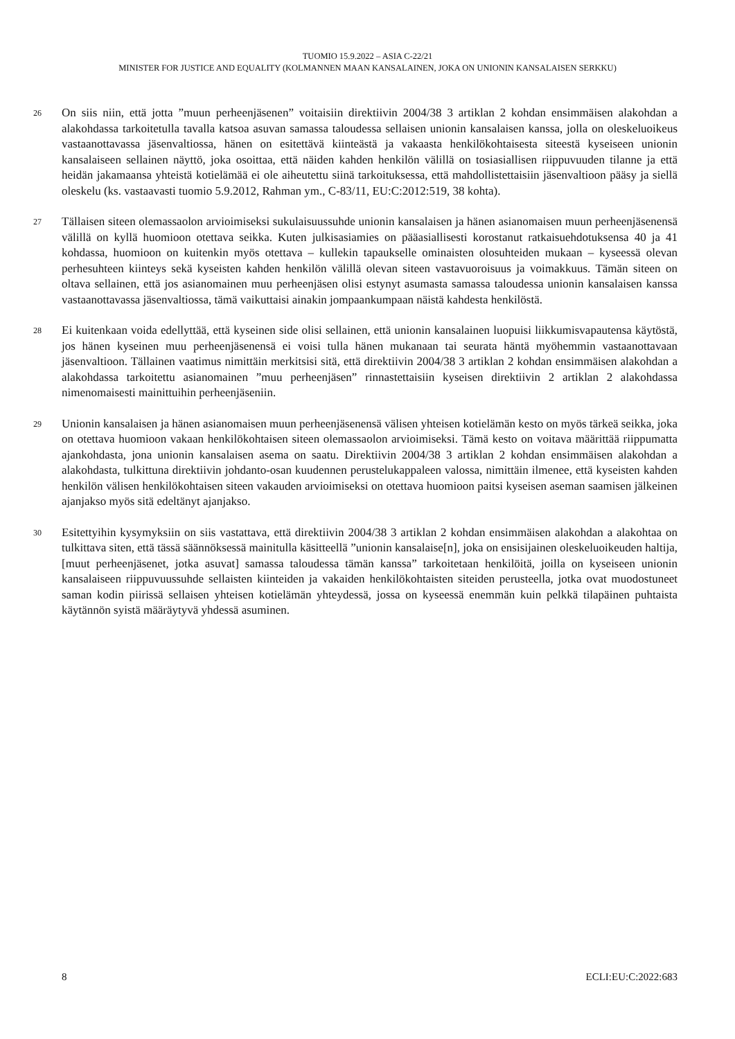TUOMIO 15.9.2022 – ASIA C-22/21
MINISTER FOR JUSTICE AND EQUALITY (KOLMANNEN MAAN KANSALAINEN, JOKA ON UNIONIN KANSALAISEN SERKKU)
26
On siis niin, että jotta ”muun perheenjäsenen” voitaisiin direktiivin 2004/38 3 artiklan 2 kohdan ensimmäisen alakohdan a alakohdassa tarkoitetulla tavalla katsoa asuvan samassa taloudessa sellaisen unionin kansalaisen kanssa, jolla on oleskeluoikeus vastaanottavassa jäsenvaltiossa, hänen on esitettävä kiinteästä ja vakaasta henkilökohtaisesta siteestä kyseiseen unionin kansalaiseen sellainen näyttö, joka osoittaa, että näiden kahden henkilön välillä on tosiasiallisen riippuvuuden tilanne ja että heidän jakamaansa yhteistä kotielämää ei ole aiheutettu siinä tarkoituksessa, että mahdollistettaisiin jäsenvaltioon pääsy ja siellä oleskelu (ks. vastaavasti tuomio 5.9.2012, Rahman ym., C-83/11, EU:C:2012:519, 38 kohta).
27
Tällaisen siteen olemassaolon arvioimiseksi sukulaisuussuhde unionin kansalaisen ja hänen asianomaisen muun perheenjäsenensä välillä on kyllä huomioon otettava seikka. Kuten julkisasiamies on pääasiallisesti korostanut ratkaisuehdotuksensa 40 ja 41 kohdassa, huomioon on kuitenkin myös otettava – kullekin tapaukselle ominaisten olosuhteiden mukaan – kyseessä olevan perhesuhteen kiinteys sekä kyseisten kahden henkilön välillä olevan siteen vastavuoroisuus ja voimakkuus. Tämän siteen on oltava sellainen, että jos asianomainen muu perheenjäsen olisi estynyt asumasta samassa taloudessa unionin kansalaisen kanssa vastaanottavassa jäsenvaltiossa, tämä vaikuttaisi ainakin jompaankumpaan näistä kahdesta henkilöstä.
28
Ei kuitenkaan voida edellyttää, että kyseinen side olisi sellainen, että unionin kansalainen luopuisi liikkumisvapautensa käytöstä, jos hänen kyseinen muu perheenjäsenensä ei voisi tulla hänen mukanaan tai seurata häntä myöhemmin vastaanottavaan jäsenvaltioon. Tällainen vaatimus nimittäin merkitsisi sitä, että direktiivin 2004/38 3 artiklan 2 kohdan ensimmäisen alakohdan a alakohdassa tarkoitettu asianomainen ”muu perheenjäsen” rinnastettaisiin kyseisen direktiivin 2 artiklan 2 alakohdassa nimenomaisesti mainittuihin perheenjäseniin.
29
Unionin kansalaisen ja hänen asianomaisen muun perheenjäsenensä välisen yhteisen kotielämän kesto on myös tärkeä seikka, joka on otettava huomioon vakaan henkilökohtaisen siteen olemassaolon arvioimiseksi. Tämä kesto on voitava määrittää riippumatta ajankohdasta, jona unionin kansalaisen asema on saatu. Direktiivin 2004/38 3 artiklan 2 kohdan ensimmäisen alakohdan a alakohdasta, tulkittuna direktiivin johdanto-osan kuudennen perustelukappaleen valossa, nimittäin ilmenee, että kyseisten kahden henkilön välisen henkilökohtaisen siteen vakauden arvioimiseksi on otettava huomioon paitsi kyseisen aseman saamisen jälkeinen ajanjakso myös sitä edeltänyt ajanjakso.
30
Esitettyihin kysymyksiin on siis vastattava, että direktiivin 2004/38 3 artiklan 2 kohdan ensimmäisen alakohdan a alakohtaa on tulkittava siten, että tässä säännöksessä mainitulla käsitteellä ”unionin kansalaise[n], joka on ensisijainen oleskeluoikeuden haltija, [muut perheenjäsenet, jotka asuvat] samassa taloudessa tämän kanssa” tarkoitetaan henkilöitä, joilla on kyseiseen unionin kansalaiseen riippuvuussuhde sellaisten kiinteiden ja vakaiden henkilökohtaisten siteiden perusteella, jotka ovat muodostuneet saman kodin piirissä sellaisen yhteisen kotielämän yhteydessä, jossa on kyseessä enemmän kuin pelkkä tilapäinen puhtaista käytännön syistä määräytyvä yhdessä asuminen.
8 ECLI:EU:C:2022:683